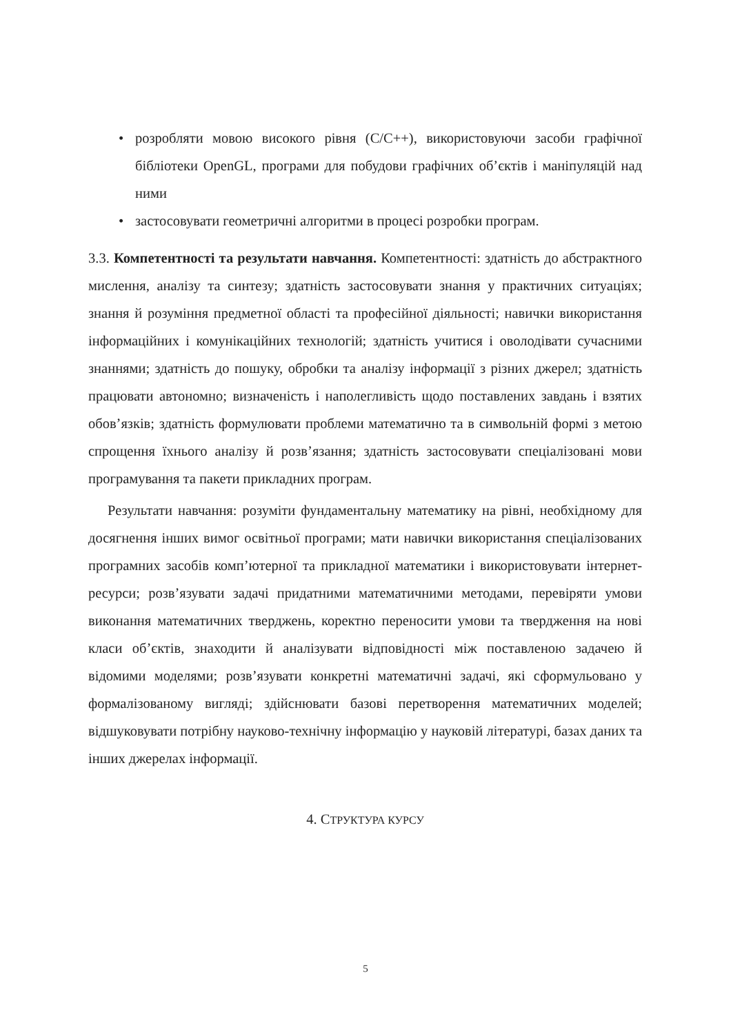• розробляти мовою високого рівня (C/C++), використовуючи засоби графічної бібліотеки OpenGL, програми для побудови графічних об’єктів і маніпуляцій над ними
• застосовувати геометричні алгоритми в процесі розробки програм.
3.3. Компетентності та результати навчання. Компетентності: здатність до абстрактного мислення, аналізу та синтезу; здатність застосовувати знання у практичних ситуаціях; знання й розуміння предметної області та професійної діяльності; навички використання інформаційних і комунікаційних технологій; здатність учитися і оволодівати сучасними знаннями; здатність до пошуку, обробки та аналізу інформації з різних джерел; здатність працювати автономно; визначеність і наполегливість щодо поставлених завдань і взятих обов’язків; здатність формулювати проблеми математично та в символьній формі з метою спрощення їхнього аналізу й розв’язання; здатність застосовувати спеціалізовані мови програмування та пакети прикладних програм.
Результати навчання: розуміти фундаментальну математику на рівні, необхідному для досягнення інших вимог освітньої програми; мати навички використання спеціалізованих програмних засобів комп’ютерної та прикладної математики і використовувати інтернет-ресурси; розв’язувати задачі придатними математичними методами, перевіряти умови виконання математичних тверджень, коректно переносити умови та твердження на нові класи об’єктів, знаходити й аналізувати відповідності між поставленою задачею й відомими моделями; розв’язувати конкретні математичні задачі, які сформульовано у формалізованому вигляді; здійснювати базові перетворення математичних моделей; відшуковувати потрібну науково-технічну інформацію у науковій літературі, базах даних та інших джерелах інформації.
4. СТРУКТУРА КУРСУ
5